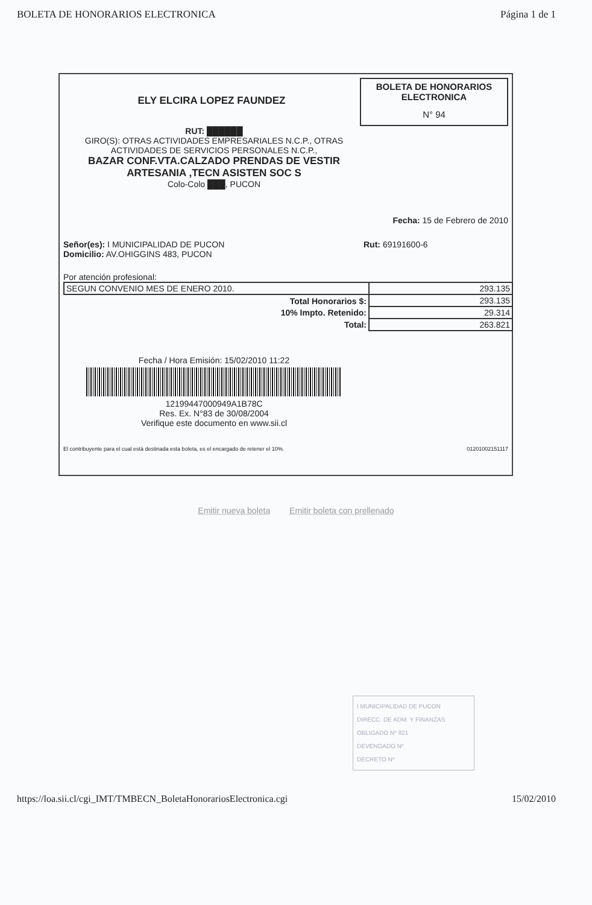BOLETA DE HONORARIOS ELECTRONICA Página 1 de 1
ELY ELCIRA LOPEZ FAUNDEZ
BOLETA DE HONORARIOS
ELECTRONICA
N° 94
RUT: ██████
GIRO(S): OTRAS ACTIVIDADES EMPRESARIALES N.C.P., OTRAS ACTIVIDADES DE SERVICIOS PERSONALES N.C.P.,
BAZAR CONF.VTA.CALZADO PRENDAS DE VESTIR ARTESANIA ,TECN ASISTEN SOC S
Colo-Colo ███, PUCON
Fecha: 15 de Febrero de 2010
Señor(es): I MUNICIPALIDAD DE PUCON
Domicilio: AV.OHIGGINS 483, PUCON
Rut: 69191600-6
Por atención profesional:
| SEGUN CONVENIO MES DE ENERO 2010. | 293.135 |
| Total Honorarios $: | 293.135 |
| 10% Impto. Retenido: | 29.314 |
| Total: | 263.821 |
Fecha / Hora Emisión: 15/02/2010 11:22
12199447000949A1B78C
Res. Ex. N°83 de 30/08/2004
Verifique este documento en www.sii.cl
El contribuyente para el cual está destinada esta boleta, es el encargado de retener el 10%. 01201002151117
Emitir nueva boleta Emitir boleta con prellenado
I MUNICIPALIDAD DE PUCON
DIRECC. DE ADM. Y FINANZAS
OBLIGADO Nº 821
DEVENGADO Nº
DECRETO Nº
https://loa.sii.cl/cgi_IMT/TMBECN_BoletaHonorariosElectronica.cgi 15/02/2010